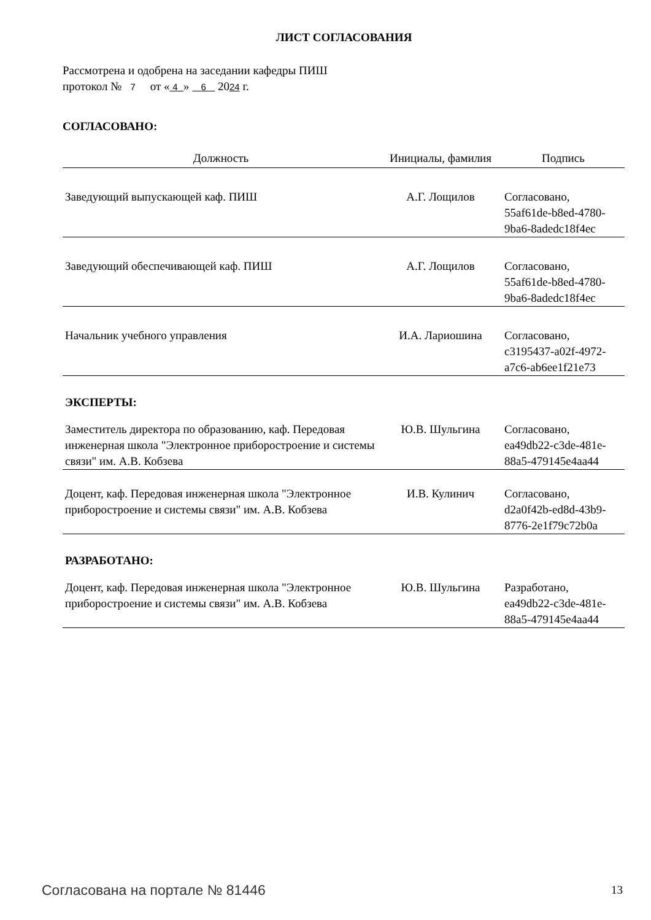ЛИСТ СОГЛАСОВАНИЯ
Рассмотрена и одобрена на заседании кафедры ПИШ
протокол № 7 от « 4 » 6 2024 г.
СОГЛАСОВАНО:
| Должность | Инициалы, фамилия | Подпись |
| --- | --- | --- |
| Заведующий выпускающей каф. ПИШ | А.Г. Лощилов | Согласовано, 55af61de-b8ed-4780- 9ba6-8adedc18f4ec |
| Заведующий обеспечивающей каф. ПИШ | А.Г. Лощилов | Согласовано, 55af61de-b8ed-4780- 9ba6-8adedc18f4ec |
| Начальник учебного управления | И.А. Лариошина | Согласовано, c3195437-a02f-4972- a7c6-ab6ee1f21e73 |
| ЭКСПЕРТЫ: | | |
| Заместитель директора по образованию, каф. Передовая инженерная школа "Электронное приборостроение и системы связи" им. А.В. Кобзева | Ю.В. Шульгина | Согласовано, ea49db22-c3de-481e- 88a5-479145e4aa44 |
| Доцент, каф. Передовая инженерная школа "Электронное приборостроение и системы связи" им. А.В. Кобзева | И.В. Кулинич | Согласовано, d2a0f42b-ed8d-43b9- 8776-2e1f79c72b0a |
| РАЗРАБОТАНО: | | |
| Доцент, каф. Передовая инженерная школа "Электронное приборостроение и системы связи" им. А.В. Кобзева | Ю.В. Шульгина | Разработано, ea49db22-c3de-481e- 88a5-479145e4aa44 |
Согласована на портале № 81446 13